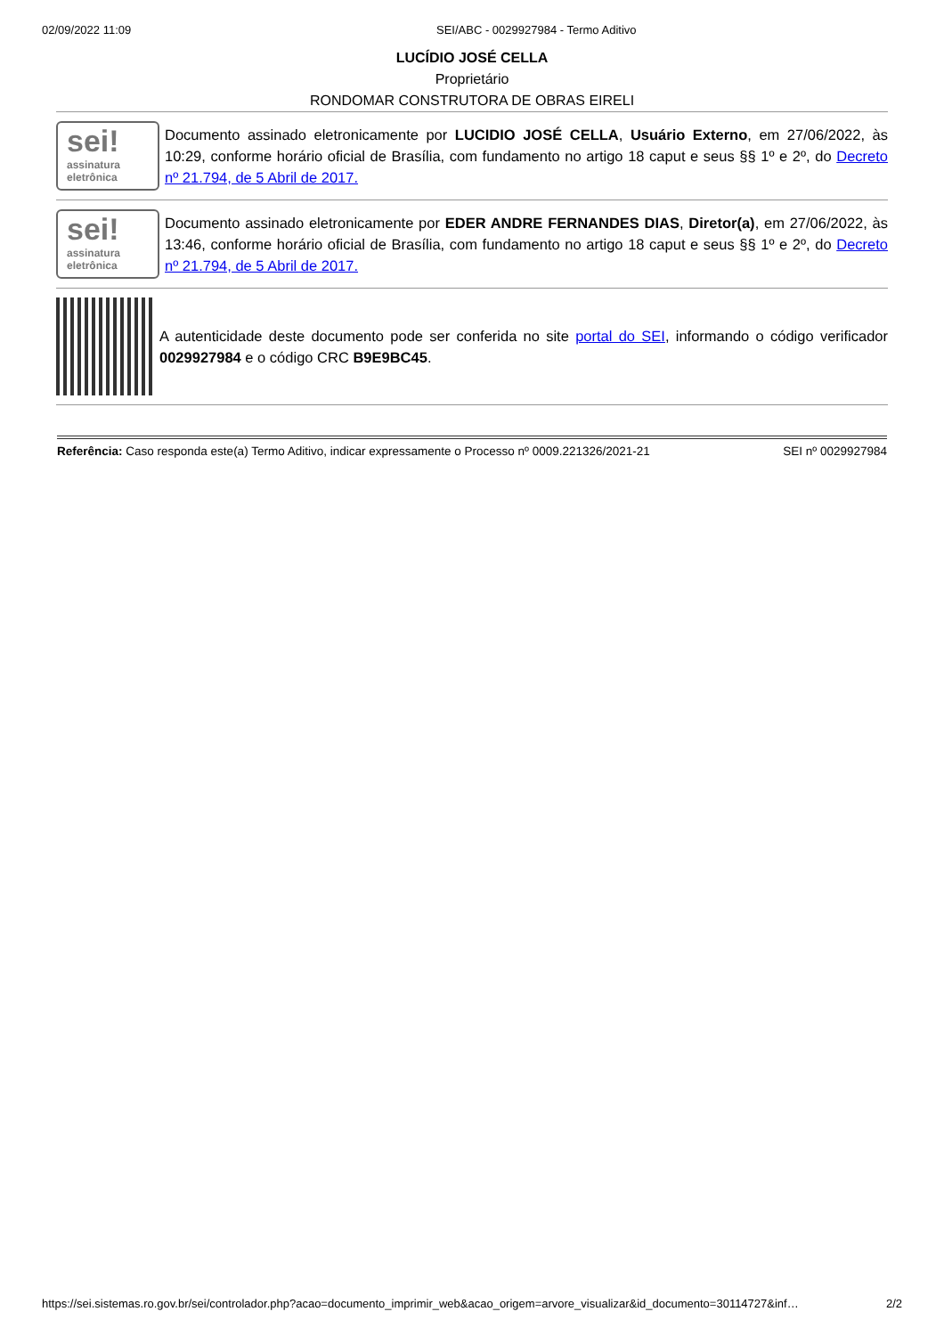02/09/2022 11:09 SEI/ABC - 0029927984 - Termo Aditivo
LUCÍDIO JOSÉ CELLA
Proprietário
RONDOMAR CONSTRUTORA DE OBRAS EIRELI
sei!
assinatura eletrônica
Documento assinado eletronicamente por LUCIDIO JOSÉ CELLA, Usuário Externo, em 27/06/2022, às 10:29, conforme horário oficial de Brasília, com fundamento no artigo 18 caput e seus §§ 1º e 2º, do Decreto nº 21.794, de 5 Abril de 2017.
sei!
assinatura eletrônica
Documento assinado eletronicamente por EDER ANDRE FERNANDES DIAS, Diretor(a), em 27/06/2022, às 13:46, conforme horário oficial de Brasília, com fundamento no artigo 18 caput e seus §§ 1º e 2º, do Decreto nº 21.794, de 5 Abril de 2017.
A autenticidade deste documento pode ser conferida no site portal do SEI, informando o código verificador 0029927984 e o código CRC B9E9BC45.
Referência: Caso responda este(a) Termo Aditivo, indicar expressamente o Processo nº 0009.221326/2021-21
SEI nº 0029927984
https://sei.sistemas.ro.gov.br/sei/controlador.php?acao=documento_imprimir_web&acao_origem=arvore_visualizar&id_documento=30114727&inf…
2/2